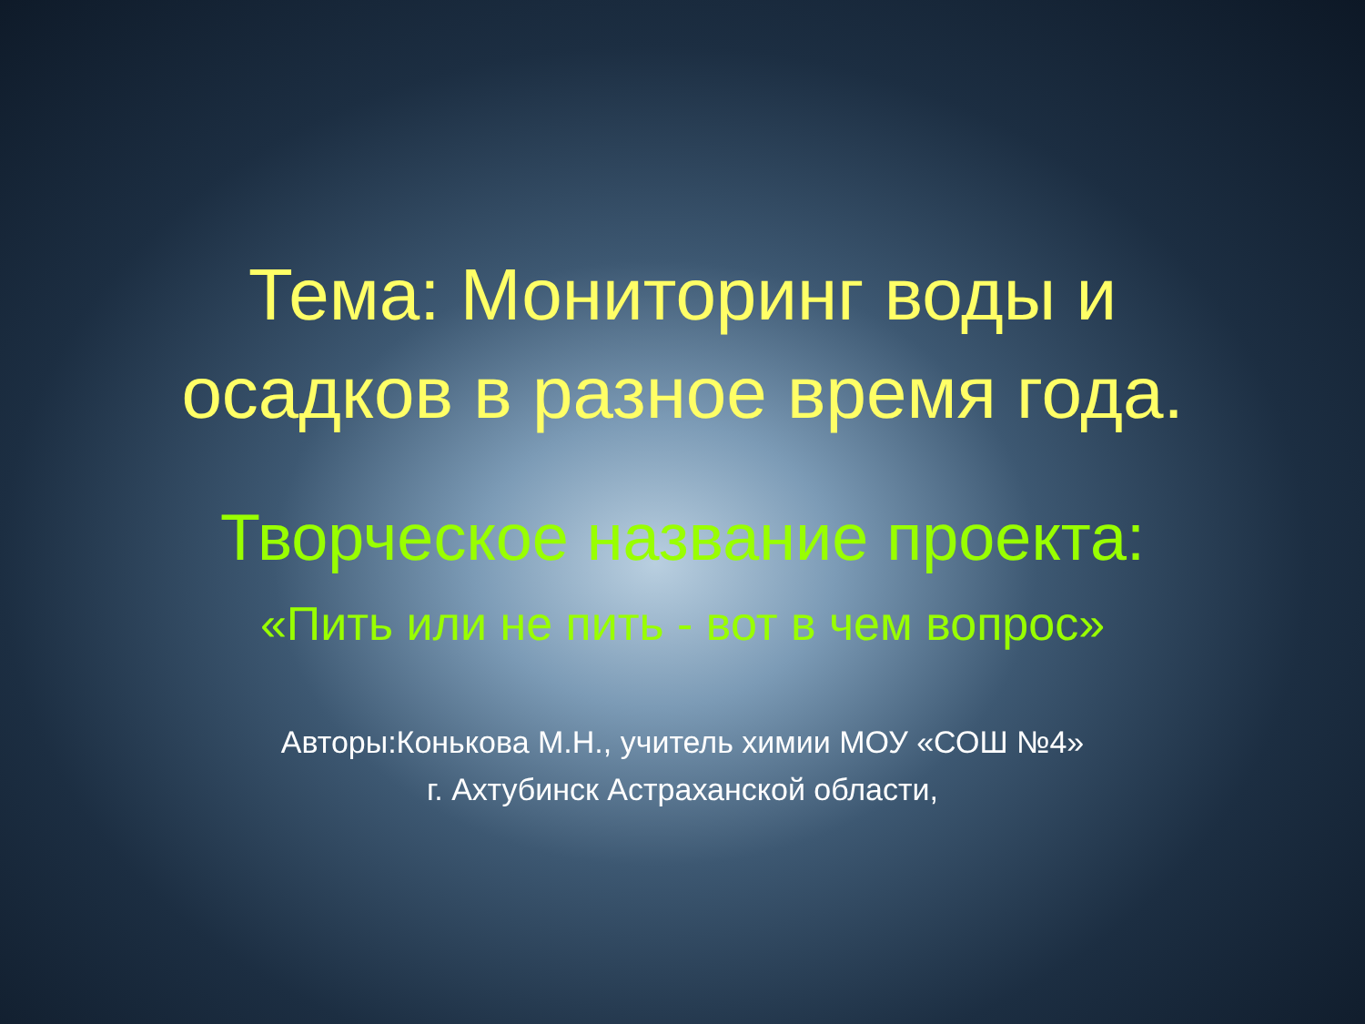Тема: Мониторинг воды и осадков в разное время года.
Творческое название проекта: «Пить или не пить - вот в чем вопрос»
Авторы:Конькова М.Н., учитель химии МОУ «СОШ №4»
г. Ахтубинск Астраханской области,